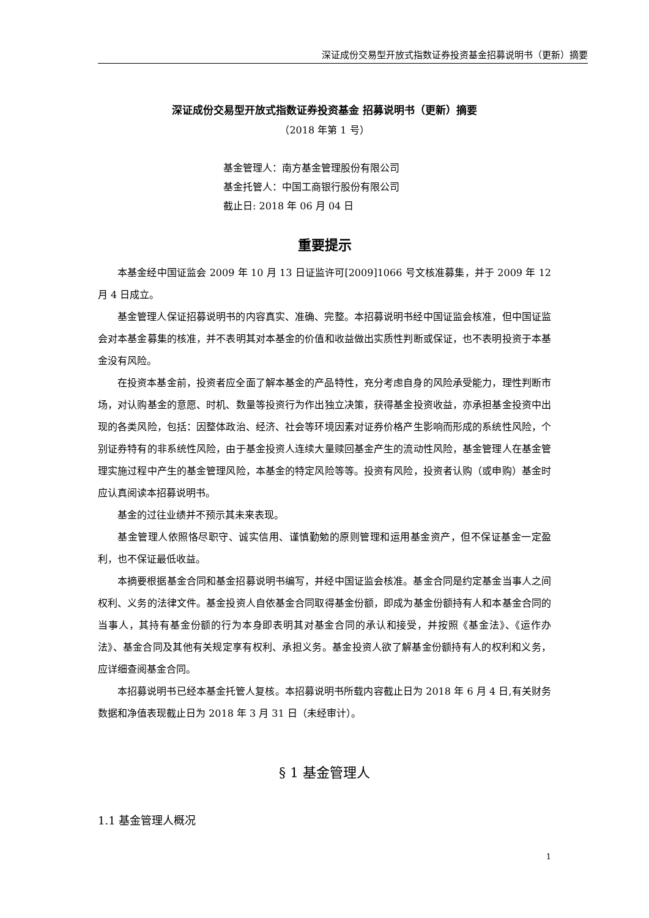深证成份交易型开放式指数证券投资基金招募说明书（更新）摘要
深证成份交易型开放式指数证券投资基金 招募说明书（更新）摘要
（2018 年第 1 号）
基金管理人：南方基金管理股份有限公司
基金托管人：中国工商银行股份有限公司
截止日: 2018 年 06 月 04 日
重要提示
本基金经中国证监会 2009 年 10 月 13 日证监许可[2009]1066 号文核准募集，并于 2009 年 12 月 4 日成立。
基金管理人保证招募说明书的内容真实、准确、完整。本招募说明书经中国证监会核准，但中国证监会对本基金募集的核准，并不表明其对本基金的价值和收益做出实质性判断或保证，也不表明投资于本基金没有风险。
在投资本基金前，投资者应全面了解本基金的产品特性，充分考虑自身的风险承受能力，理性判断市场，对认购基金的意愿、时机、数量等投资行为作出独立决策，获得基金投资收益，亦承担基金投资中出现的各类风险，包括：因整体政治、经济、社会等环境因素对证券价格产生影响而形成的系统性风险，个别证券特有的非系统性风险，由于基金投资人连续大量赎回基金产生的流动性风险，基金管理人在基金管理实施过程中产生的基金管理风险，本基金的特定风险等等。投资有风险，投资者认购（或申购）基金时应认真阅读本招募说明书。
基金的过往业绩并不预示其未来表现。
基金管理人依照恪尽职守、诚实信用、谨慎勤勉的原则管理和运用基金资产，但不保证基金一定盈利，也不保证最低收益。
本摘要根据基金合同和基金招募说明书编写，并经中国证监会核准。基金合同是约定基金当事人之间权利、义务的法律文件。基金投资人自依基金合同取得基金份额，即成为基金份额持有人和本基金合同的当事人，其持有基金份额的行为本身即表明其对基金合同的承认和接受，并按照《基金法》、《运作办法》、基金合同及其他有关规定享有权利、承担义务。基金投资人欲了解基金份额持有人的权利和义务，应详细查阅基金合同。
本招募说明书已经本基金托管人复核。本招募说明书所载内容截止日为 2018 年 6 月 4 日,有关财务数据和净值表现截止日为 2018 年 3 月 31 日（未经审计）。
§ 1 基金管理人
1.1 基金管理人概况
1